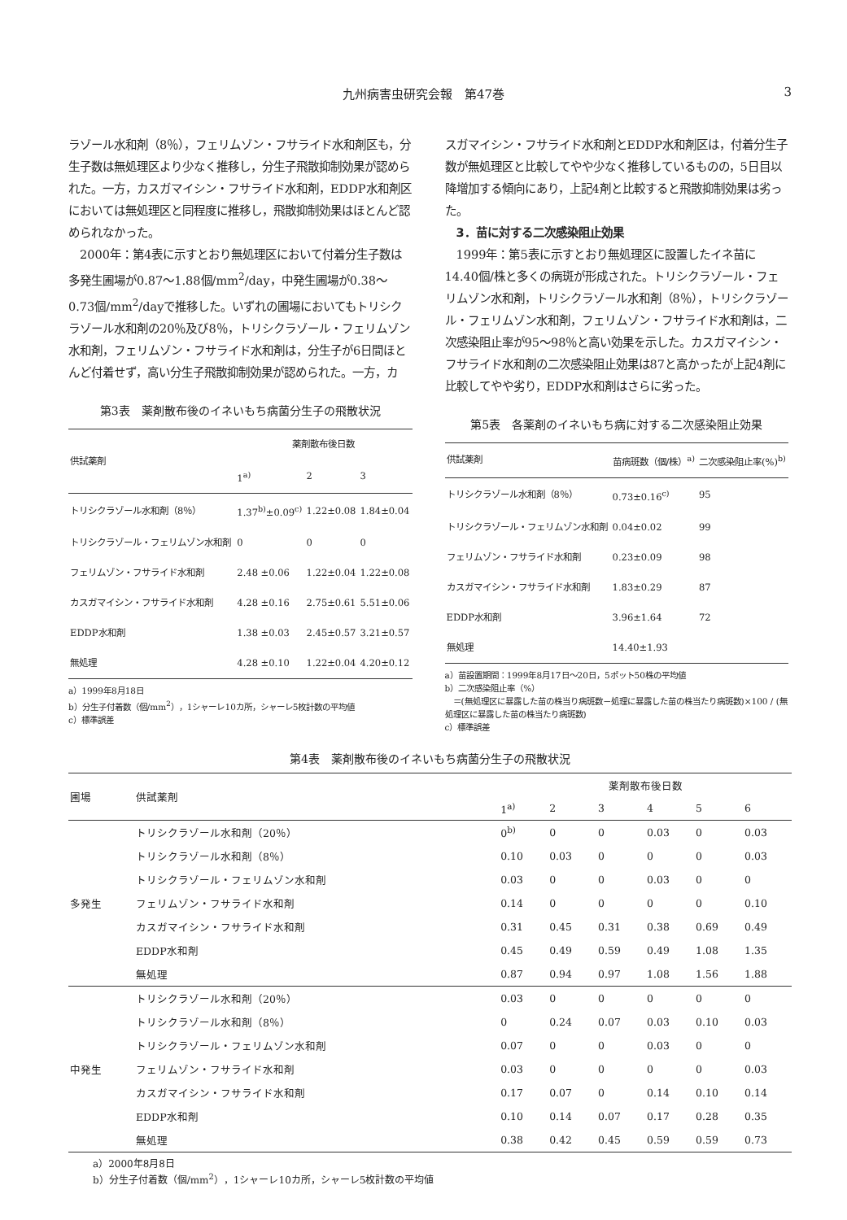九州病害虫研究会報　第47巻
3
ラゾール水和剤（8％），フェリムゾン・フサライド水和剤区も，分生子数は無処理区より少なく推移し，分生子飛散抑制効果が認められた。一方，カスガマイシン・フサライド水和剤，EDDP水和剤区においては無処理区と同程度に推移し，飛散抑制効果はほとんど認められなかった。
　2000年：第4表に示すとおり無処理区において付着分生子数は多発生圃場が0.87～1.88個/mm<sup>2</sup>/day，中発生圃場が0.38～0.73個/mm<sup>2</sup>/dayで推移した。いずれの圃場においてもトリシクラゾール水和剤の20％及び8％，トリシクラゾール・フェリムゾン水和剤，フェリムゾン・フサライド水和剤は，分生子が6日間ほとんど付着せず，高い分生子飛散抑制効果が認められた。一方，カ
第3表　薬剤散布後のイネいもち病菌分生子の飛散状況
| 供試薬剤 | 薬剤散布後日数 | | |
| --- | --- | --- | --- |
| | 1<sup>a)</sup> | 2 | 3 |
| トリシクラゾール水和剤（8％） | 1.37<sup>b)</sup>±0.09<sup>c)</sup> | 1.22±0.08 | 1.84±0.04 |
| トリシクラゾール・フェリムゾン水和剤 | 0 | 0 | 0 |
| フェリムゾン・フサライド水和剤 | 2.48 ±0.06 | 1.22±0.04 | 1.22±0.08 |
| カスガマイシン・フサライド水和剤 | 4.28 ±0.16 | 2.75±0.61 | 5.51±0.06 |
| EDDP水和剤 | 1.38 ±0.03 | 2.45±0.57 | 3.21±0.57 |
| 無処理 | 4.28 ±0.10 | 1.22±0.04 | 4.20±0.12 |
a）1999年8月18日
b）分生子付着数（個/mm<sup>2</sup>），1シャーレ10カ所，シャーレ5枚計数の平均値
c）標準誤差
スガマイシン・フサライド水和剤とEDDP水和剤区は，付着分生子数が無処理区と比較してやや少なく推移しているものの，5日目以降増加する傾向にあり，上記4剤と比較すると飛散抑制効果は劣った。
　3．苗に対する二次感染阻止効果
　1999年：第5表に示すとおり無処理区に設置したイネ苗に14.40個/株と多くの病斑が形成された。トリシクラゾール・フェリムゾン水和剤，トリシクラゾール水和剤（8％），トリシクラゾール・フェリムゾン水和剤，フェリムゾン・フサライド水和剤は，二次感染阻止率が95～98％と高い効果を示した。カスガマイシン・フサライド水和剤の二次感染阻止効果は87と高かったが上記4剤に比較してやや劣り，EDDP水和剤はさらに劣った。
第5表　各薬剤のイネいもち病に対する二次感染阻止効果
| 供試薬剤 | 苗病斑数（個/株）<sup>a)</sup> | 二次感染阻止率(%)<sup>b)</sup> |
| --- | --- | --- |
| トリシクラゾール水和剤（8％） | 0.73±0.16<sup>c)</sup> | 95 |
| トリシクラゾール・フェリムゾン水和剤 | 0.04±0.02 | 99 |
| フェリムゾン・フサライド水和剤 | 0.23±0.09 | 98 |
| カスガマイシン・フサライド水和剤 | 1.83±0.29 | 87 |
| EDDP水和剤 | 3.96±1.64 | 72 |
| 無処理 | 14.40±1.93 | |
a）苗設置期間：1999年8月17日～20日，5ポット50株の平均値
b）二次感染阻止率（%）
　＝(無処理区に暴露した苗の株当り病斑数－処理に暴露した苗の株当たり病斑数)×100 / (無処理区に暴露した苗の株当たり病斑数)
c）標準誤差
第4表　薬剤散布後のイネいもち病菌分生子の飛散状況
| 圃場 | 供試薬剤 | 薬剤散布後日数 | | | | | |
| --- | --- | --- | --- | --- | --- | --- | --- |
| | | 1<sup>a)</sup> | 2 | 3 | 4 | 5 | 6 |
| 多発生 | トリシクラゾール水和剤（20％） | 0<sup>b)</sup> | 0 | 0 | 0.03 | 0 | 0.03 |
| | トリシクラゾール水和剤（8％） | 0.10 | 0.03 | 0 | 0 | 0 | 0.03 |
| | トリシクラゾール・フェリムゾン水和剤 | 0.03 | 0 | 0 | 0.03 | 0 | 0 |
| | フェリムゾン・フサライド水和剤 | 0.14 | 0 | 0 | 0 | 0 | 0.10 |
| | カスガマイシン・フサライド水和剤 | 0.31 | 0.45 | 0.31 | 0.38 | 0.69 | 0.49 |
| | EDDP水和剤 | 0.45 | 0.49 | 0.59 | 0.49 | 1.08 | 1.35 |
| | 無処理 | 0.87 | 0.94 | 0.97 | 1.08 | 1.56 | 1.88 |
| 中発生 | トリシクラゾール水和剤（20％） | 0.03 | 0 | 0 | 0 | 0 | 0 |
| | トリシクラゾール水和剤（8％） | 0 | 0.24 | 0.07 | 0.03 | 0.10 | 0.03 |
| | トリシクラゾール・フェリムゾン水和剤 | 0.07 | 0 | 0 | 0.03 | 0 | 0 |
| | フェリムゾン・フサライド水和剤 | 0.03 | 0 | 0 | 0 | 0 | 0.03 |
| | カスガマイシン・フサライド水和剤 | 0.17 | 0.07 | 0 | 0.14 | 0.10 | 0.14 |
| | EDDP水和剤 | 0.10 | 0.14 | 0.07 | 0.17 | 0.28 | 0.35 |
| | 無処理 | 0.38 | 0.42 | 0.45 | 0.59 | 0.59 | 0.73 |
a）2000年8月8日
b）分生子付着数（個/mm<sup>2</sup>），1シャーレ10カ所，シャーレ5枚計数の平均値